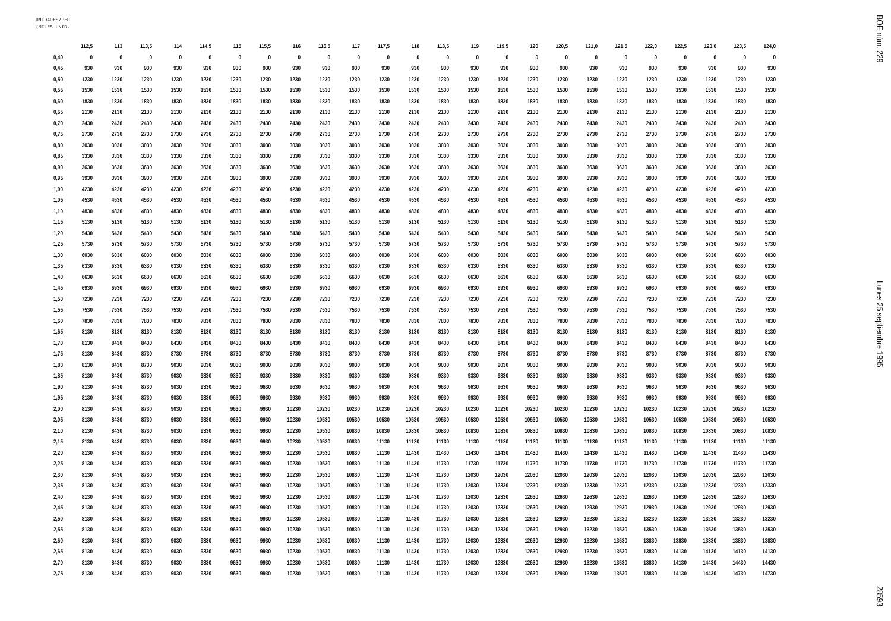UNIDADES/PER
(MILES UNID.
| | 112,5 | 113 | 113,5 | 114 | 114,5 | 115 | 115,5 | 116 | 116,5 | 117 | 117,5 | 118 | 118,5 | 119 | 119,5 | 120 | 120,5 | 121,0 | 121,5 | 122,0 | 122,5 | 123,0 | 123,5 | 124,0 |
| --- | --- | --- | --- | --- | --- | --- | --- | --- | --- | --- | --- | --- | --- | --- | --- | --- | --- | --- | --- | --- | --- | --- | --- | --- |
| 0,40 | 0 | 0 | 0 | 0 | 0 | 0 | 0 | 0 | 0 | 0 | 0 | 0 | 0 | 0 | 0 | 0 | 0 | 0 | 0 | 0 | 0 | 0 | 0 | 0 |
| 0,45 | 930 | 930 | 930 | 930 | 930 | 930 | 930 | 930 | 930 | 930 | 930 | 930 | 930 | 930 | 930 | 930 | 930 | 930 | 930 | 930 | 930 | 930 | 930 | 930 |
| 0,50 | 1230 | 1230 | 1230 | 1230 | 1230 | 1230 | 1230 | 1230 | 1230 | 1230 | 1230 | 1230 | 1230 | 1230 | 1230 | 1230 | 1230 | 1230 | 1230 | 1230 | 1230 | 1230 | 1230 | 1230 |
| 0,55 | 1530 | 1530 | 1530 | 1530 | 1530 | 1530 | 1530 | 1530 | 1530 | 1530 | 1530 | 1530 | 1530 | 1530 | 1530 | 1530 | 1530 | 1530 | 1530 | 1530 | 1530 | 1530 | 1530 | 1530 |
| 0,60 | 1830 | 1830 | 1830 | 1830 | 1830 | 1830 | 1830 | 1830 | 1830 | 1830 | 1830 | 1830 | 1830 | 1830 | 1830 | 1830 | 1830 | 1830 | 1830 | 1830 | 1830 | 1830 | 1830 | 1830 |
| 0,65 | 2130 | 2130 | 2130 | 2130 | 2130 | 2130 | 2130 | 2130 | 2130 | 2130 | 2130 | 2130 | 2130 | 2130 | 2130 | 2130 | 2130 | 2130 | 2130 | 2130 | 2130 | 2130 | 2130 | 2130 |
| 0,70 | 2430 | 2430 | 2430 | 2430 | 2430 | 2430 | 2430 | 2430 | 2430 | 2430 | 2430 | 2430 | 2430 | 2430 | 2430 | 2430 | 2430 | 2430 | 2430 | 2430 | 2430 | 2430 | 2430 | 2430 |
| 0,75 | 2730 | 2730 | 2730 | 2730 | 2730 | 2730 | 2730 | 2730 | 2730 | 2730 | 2730 | 2730 | 2730 | 2730 | 2730 | 2730 | 2730 | 2730 | 2730 | 2730 | 2730 | 2730 | 2730 | 2730 |
| 0,80 | 3030 | 3030 | 3030 | 3030 | 3030 | 3030 | 3030 | 3030 | 3030 | 3030 | 3030 | 3030 | 3030 | 3030 | 3030 | 3030 | 3030 | 3030 | 3030 | 3030 | 3030 | 3030 | 3030 | 3030 |
| 0,85 | 3330 | 3330 | 3330 | 3330 | 3330 | 3330 | 3330 | 3330 | 3330 | 3330 | 3330 | 3330 | 3330 | 3330 | 3330 | 3330 | 3330 | 3330 | 3330 | 3330 | 3330 | 3330 | 3330 | 3330 |
| 0,90 | 3630 | 3630 | 3630 | 3630 | 3630 | 3630 | 3630 | 3630 | 3630 | 3630 | 3630 | 3630 | 3630 | 3630 | 3630 | 3630 | 3630 | 3630 | 3630 | 3630 | 3630 | 3630 | 3630 | 3630 |
| 0,95 | 3930 | 3930 | 3930 | 3930 | 3930 | 3930 | 3930 | 3930 | 3930 | 3930 | 3930 | 3930 | 3930 | 3930 | 3930 | 3930 | 3930 | 3930 | 3930 | 3930 | 3930 | 3930 | 3930 | 3930 |
| 1,00 | 4230 | 4230 | 4230 | 4230 | 4230 | 4230 | 4230 | 4230 | 4230 | 4230 | 4230 | 4230 | 4230 | 4230 | 4230 | 4230 | 4230 | 4230 | 4230 | 4230 | 4230 | 4230 | 4230 | 4230 |
| 1,05 | 4530 | 4530 | 4530 | 4530 | 4530 | 4530 | 4530 | 4530 | 4530 | 4530 | 4530 | 4530 | 4530 | 4530 | 4530 | 4530 | 4530 | 4530 | 4530 | 4530 | 4530 | 4530 | 4530 | 4530 |
| 1,10 | 4830 | 4830 | 4830 | 4830 | 4830 | 4830 | 4830 | 4830 | 4830 | 4830 | 4830 | 4830 | 4830 | 4830 | 4830 | 4830 | 4830 | 4830 | 4830 | 4830 | 4830 | 4830 | 4830 | 4830 |
| 1,15 | 5130 | 5130 | 5130 | 5130 | 5130 | 5130 | 5130 | 5130 | 5130 | 5130 | 5130 | 5130 | 5130 | 5130 | 5130 | 5130 | 5130 | 5130 | 5130 | 5130 | 5130 | 5130 | 5130 | 5130 |
| 1,20 | 5430 | 5430 | 5430 | 5430 | 5430 | 5430 | 5430 | 5430 | 5430 | 5430 | 5430 | 5430 | 5430 | 5430 | 5430 | 5430 | 5430 | 5430 | 5430 | 5430 | 5430 | 5430 | 5430 | 5430 |
| 1,25 | 5730 | 5730 | 5730 | 5730 | 5730 | 5730 | 5730 | 5730 | 5730 | 5730 | 5730 | 5730 | 5730 | 5730 | 5730 | 5730 | 5730 | 5730 | 5730 | 5730 | 5730 | 5730 | 5730 | 5730 |
| 1,30 | 6030 | 6030 | 6030 | 6030 | 6030 | 6030 | 6030 | 6030 | 6030 | 6030 | 6030 | 6030 | 6030 | 6030 | 6030 | 6030 | 6030 | 6030 | 6030 | 6030 | 6030 | 6030 | 6030 | 6030 |
| 1,35 | 6330 | 6330 | 6330 | 6330 | 6330 | 6330 | 6330 | 6330 | 6330 | 6330 | 6330 | 6330 | 6330 | 6330 | 6330 | 6330 | 6330 | 6330 | 6330 | 6330 | 6330 | 6330 | 6330 | 6330 |
| 1,40 | 6630 | 6630 | 6630 | 6630 | 6630 | 6630 | 6630 | 6630 | 6630 | 6630 | 6630 | 6630 | 6630 | 6630 | 6630 | 6630 | 6630 | 6630 | 6630 | 6630 | 6630 | 6630 | 6630 | 6630 |
| 1,45 | 6930 | 6930 | 6930 | 6930 | 6930 | 6930 | 6930 | 6930 | 6930 | 6930 | 6930 | 6930 | 6930 | 6930 | 6930 | 6930 | 6930 | 6930 | 6930 | 6930 | 6930 | 6930 | 6930 | 6930 |
| 1,50 | 7230 | 7230 | 7230 | 7230 | 7230 | 7230 | 7230 | 7230 | 7230 | 7230 | 7230 | 7230 | 7230 | 7230 | 7230 | 7230 | 7230 | 7230 | 7230 | 7230 | 7230 | 7230 | 7230 | 7230 |
| 1,55 | 7530 | 7530 | 7530 | 7530 | 7530 | 7530 | 7530 | 7530 | 7530 | 7530 | 7530 | 7530 | 7530 | 7530 | 7530 | 7530 | 7530 | 7530 | 7530 | 7530 | 7530 | 7530 | 7530 | 7530 |
| 1,60 | 7830 | 7830 | 7830 | 7830 | 7830 | 7830 | 7830 | 7830 | 7830 | 7830 | 7830 | 7830 | 7830 | 7830 | 7830 | 7830 | 7830 | 7830 | 7830 | 7830 | 7830 | 7830 | 7830 | 7830 |
| 1,65 | 8130 | 8130 | 8130 | 8130 | 8130 | 8130 | 8130 | 8130 | 8130 | 8130 | 8130 | 8130 | 8130 | 8130 | 8130 | 8130 | 8130 | 8130 | 8130 | 8130 | 8130 | 8130 | 8130 | 8130 |
| 1,70 | 8130 | 8430 | 8430 | 8430 | 8430 | 8430 | 8430 | 8430 | 8430 | 8430 | 8430 | 8430 | 8430 | 8430 | 8430 | 8430 | 8430 | 8430 | 8430 | 8430 | 8430 | 8430 | 8430 | 8430 |
| 1,75 | 8130 | 8430 | 8730 | 8730 | 8730 | 8730 | 8730 | 8730 | 8730 | 8730 | 8730 | 8730 | 8730 | 8730 | 8730 | 8730 | 8730 | 8730 | 8730 | 8730 | 8730 | 8730 | 8730 | 8730 |
| 1,80 | 8130 | 8430 | 8730 | 9030 | 9030 | 9030 | 9030 | 9030 | 9030 | 9030 | 9030 | 9030 | 9030 | 9030 | 9030 | 9030 | 9030 | 9030 | 9030 | 9030 | 9030 | 9030 | 9030 | 9030 |
| 1,85 | 8130 | 8430 | 8730 | 9030 | 9330 | 9330 | 9330 | 9330 | 9330 | 9330 | 9330 | 9330 | 9330 | 9330 | 9330 | 9330 | 9330 | 9330 | 9330 | 9330 | 9330 | 9330 | 9330 | 9330 |
| 1,90 | 8130 | 8430 | 8730 | 9030 | 9330 | 9630 | 9630 | 9630 | 9630 | 9630 | 9630 | 9630 | 9630 | 9630 | 9630 | 9630 | 9630 | 9630 | 9630 | 9630 | 9630 | 9630 | 9630 | 9630 |
| 1,95 | 8130 | 8430 | 8730 | 9030 | 9330 | 9630 | 9930 | 9930 | 9930 | 9930 | 9930 | 9930 | 9930 | 9930 | 9930 | 9930 | 9930 | 9930 | 9930 | 9930 | 9930 | 9930 | 9930 | 9930 |
| 2,00 | 8130 | 8430 | 8730 | 9030 | 9330 | 9630 | 9930 | 10230 | 10230 | 10230 | 10230 | 10230 | 10230 | 10230 | 10230 | 10230 | 10230 | 10230 | 10230 | 10230 | 10230 | 10230 | 10230 | 10230 |
| 2,05 | 8130 | 8430 | 8730 | 9030 | 9330 | 9630 | 9930 | 10230 | 10530 | 10530 | 10530 | 10530 | 10530 | 10530 | 10530 | 10530 | 10530 | 10530 | 10530 | 10530 | 10530 | 10530 | 10530 | 10530 |
| 2,10 | 8130 | 8430 | 8730 | 9030 | 9330 | 9630 | 9930 | 10230 | 10530 | 10830 | 10830 | 10830 | 10830 | 10830 | 10830 | 10830 | 10830 | 10830 | 10830 | 10830 | 10830 | 10830 | 10830 | 10830 |
| 2,15 | 8130 | 8430 | 8730 | 9030 | 9330 | 9630 | 9930 | 10230 | 10530 | 10830 | 11130 | 11130 | 11130 | 11130 | 11130 | 11130 | 11130 | 11130 | 11130 | 11130 | 11130 | 11130 | 11130 | 11130 |
| 2,20 | 8130 | 8430 | 8730 | 9030 | 9330 | 9630 | 9930 | 10230 | 10530 | 10830 | 11130 | 11430 | 11430 | 11430 | 11430 | 11430 | 11430 | 11430 | 11430 | 11430 | 11430 | 11430 | 11430 | 11430 |
| 2,25 | 8130 | 8430 | 8730 | 9030 | 9330 | 9630 | 9930 | 10230 | 10530 | 10830 | 11130 | 11430 | 11730 | 11730 | 11730 | 11730 | 11730 | 11730 | 11730 | 11730 | 11730 | 11730 | 11730 | 11730 |
| 2,30 | 8130 | 8430 | 8730 | 9030 | 9330 | 9630 | 9930 | 10230 | 10530 | 10830 | 11130 | 11430 | 11730 | 12030 | 12030 | 12030 | 12030 | 12030 | 12030 | 12030 | 12030 | 12030 | 12030 | 12030 |
| 2,35 | 8130 | 8430 | 8730 | 9030 | 9330 | 9630 | 9930 | 10230 | 10530 | 10830 | 11130 | 11430 | 11730 | 12030 | 12330 | 12330 | 12330 | 12330 | 12330 | 12330 | 12330 | 12330 | 12330 | 12330 |
| 2,40 | 8130 | 8430 | 8730 | 9030 | 9330 | 9630 | 9930 | 10230 | 10530 | 10830 | 11130 | 11430 | 11730 | 12030 | 12330 | 12630 | 12630 | 12630 | 12630 | 12630 | 12630 | 12630 | 12630 | 12630 |
| 2,45 | 8130 | 8430 | 8730 | 9030 | 9330 | 9630 | 9930 | 10230 | 10530 | 10830 | 11130 | 11430 | 11730 | 12030 | 12330 | 12630 | 12930 | 12930 | 12930 | 12930 | 12930 | 12930 | 12930 | 12930 |
| 2,50 | 8130 | 8430 | 8730 | 9030 | 9330 | 9630 | 9930 | 10230 | 10530 | 10830 | 11130 | 11430 | 11730 | 12030 | 12330 | 12630 | 12930 | 13230 | 13230 | 13230 | 13230 | 13230 | 13230 | 13230 |
| 2,55 | 8130 | 8430 | 8730 | 9030 | 9330 | 9630 | 9930 | 10230 | 10530 | 10830 | 11130 | 11430 | 11730 | 12030 | 12330 | 12630 | 12930 | 13230 | 13530 | 13530 | 13530 | 13530 | 13530 | 13530 |
| 2,60 | 8130 | 8430 | 8730 | 9030 | 9330 | 9630 | 9930 | 10230 | 10530 | 10830 | 11130 | 11430 | 11730 | 12030 | 12330 | 12630 | 12930 | 13230 | 13530 | 13830 | 13830 | 13830 | 13830 | 13830 |
| 2,65 | 8130 | 8430 | 8730 | 9030 | 9330 | 9630 | 9930 | 10230 | 10530 | 10830 | 11130 | 11430 | 11730 | 12030 | 12330 | 12630 | 12930 | 13230 | 13530 | 13830 | 14130 | 14130 | 14130 | 14130 |
| 2,70 | 8130 | 8430 | 8730 | 9030 | 9330 | 9630 | 9930 | 10230 | 10530 | 10830 | 11130 | 11430 | 11730 | 12030 | 12330 | 12630 | 12930 | 13230 | 13530 | 13830 | 14130 | 14430 | 14430 | 14430 |
| 2,75 | 8130 | 8430 | 8730 | 9030 | 9330 | 9630 | 9930 | 10230 | 10530 | 10830 | 11130 | 11430 | 11730 | 12030 | 12330 | 12630 | 12930 | 13230 | 13530 | 13830 | 14130 | 14430 | 14730 | 14730 |
BOE núm. 229 Lunes 25 septiembre 1995 28593